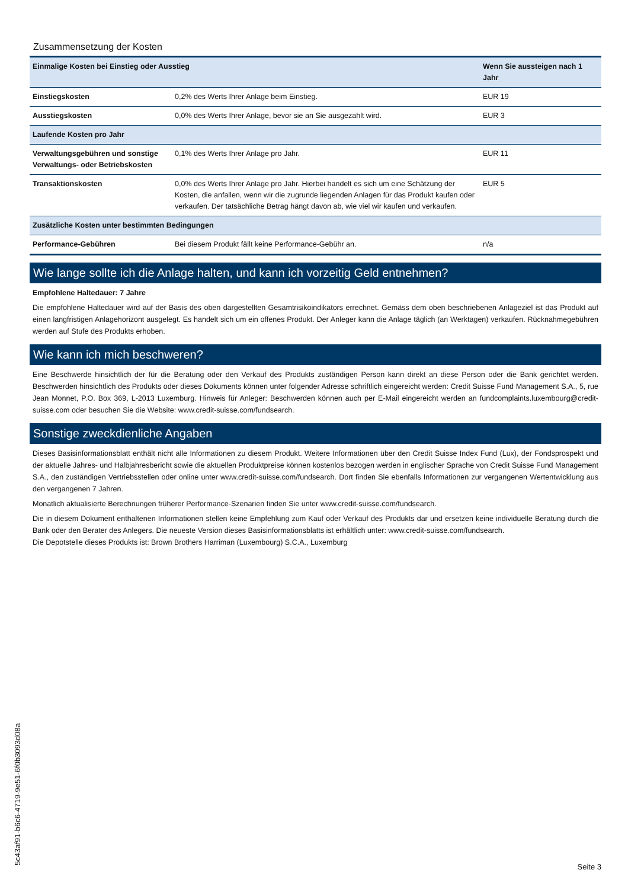Zusammensetzung der Kosten
| Einmalige Kosten bei Einstieg oder Ausstieg | | Wenn Sie aussteigen nach 1 Jahr |
| --- | --- | --- |
| Einstiegskosten | 0,2% des Werts Ihrer Anlage beim Einstieg. | EUR 19 |
| Ausstiegskosten | 0,0% des Werts Ihrer Anlage, bevor sie an Sie ausgezahlt wird. | EUR 3 |
| Laufende Kosten pro Jahr | | |
| Verwaltungsgebühren und sonstige Verwaltungs- oder Betriebskosten | 0,1% des Werts Ihrer Anlage pro Jahr. | EUR 11 |
| Transaktionskosten | 0,0% des Werts Ihrer Anlage pro Jahr. Hierbei handelt es sich um eine Schätzung der Kosten, die anfallen, wenn wir die zugrunde liegenden Anlagen für das Produkt kaufen oder verkaufen. Der tatsächliche Betrag hängt davon ab, wie viel wir kaufen und verkaufen. | EUR 5 |
| Zusätzliche Kosten unter bestimmten Bedingungen | | |
| Performance-Gebühren | Bei diesem Produkt fällt keine Performance-Gebühr an. | n/a |
Wie lange sollte ich die Anlage halten, und kann ich vorzeitig Geld entnehmen?
Empfohlene Haltedauer: 7 Jahre
Die empfohlene Haltedauer wird auf der Basis des oben dargestellten Gesamtrisikoindikators errechnet. Gemäss dem oben beschriebenen Anlageziel ist das Produkt auf einen langfristigen Anlagehorizont ausgelegt. Es handelt sich um ein offenes Produkt. Der Anleger kann die Anlage täglich (an Werktagen) verkaufen. Rücknahmegebühren werden auf Stufe des Produkts erhoben.
Wie kann ich mich beschweren?
Eine Beschwerde hinsichtlich der für die Beratung oder den Verkauf des Produkts zuständigen Person kann direkt an diese Person oder die Bank gerichtet werden. Beschwerden hinsichtlich des Produkts oder dieses Dokuments können unter folgender Adresse schriftlich eingereicht werden: Credit Suisse Fund Management S.A., 5, rue Jean Monnet, P.O. Box 369, L-2013 Luxemburg. Hinweis für Anleger: Beschwerden können auch per E-Mail eingereicht werden an fundcomplaints.luxembourg@credit-suisse.com oder besuchen Sie die Website: www.credit-suisse.com/fundsearch.
Sonstige zweckdienliche Angaben
Dieses Basisinformationsblatt enthält nicht alle Informationen zu diesem Produkt. Weitere Informationen über den Credit Suisse Index Fund (Lux), der Fondsprospekt und der aktuelle Jahres- und Halbjahresbericht sowie die aktuellen Produktpreise können kostenlos bezogen werden in englischer Sprache von Credit Suisse Fund Management S.A., den zuständigen Vertriebsstellen oder online unter www.credit-suisse.com/fundsearch. Dort finden Sie ebenfalls Informationen zur vergangenen Wertentwicklung aus den vergangenen 7 Jahren.
Monatlich aktualisierte Berechnungen früherer Performance-Szenarien finden Sie unter www.credit-suisse.com/fundsearch.
Die in diesem Dokument enthaltenen Informationen stellen keine Empfehlung zum Kauf oder Verkauf des Produkts dar und ersetzen keine individuelle Beratung durch die Bank oder den Berater des Anlegers. Die neueste Version dieses Basisinformationsblatts ist erhältlich unter: www.credit-suisse.com/fundsearch.
Die Depotstelle dieses Produkts ist: Brown Brothers Harriman (Luxembourg) S.C.A., Luxemburg
5c43af91-b6c6-4719-9e51-6f0b3093d08a Seite 3